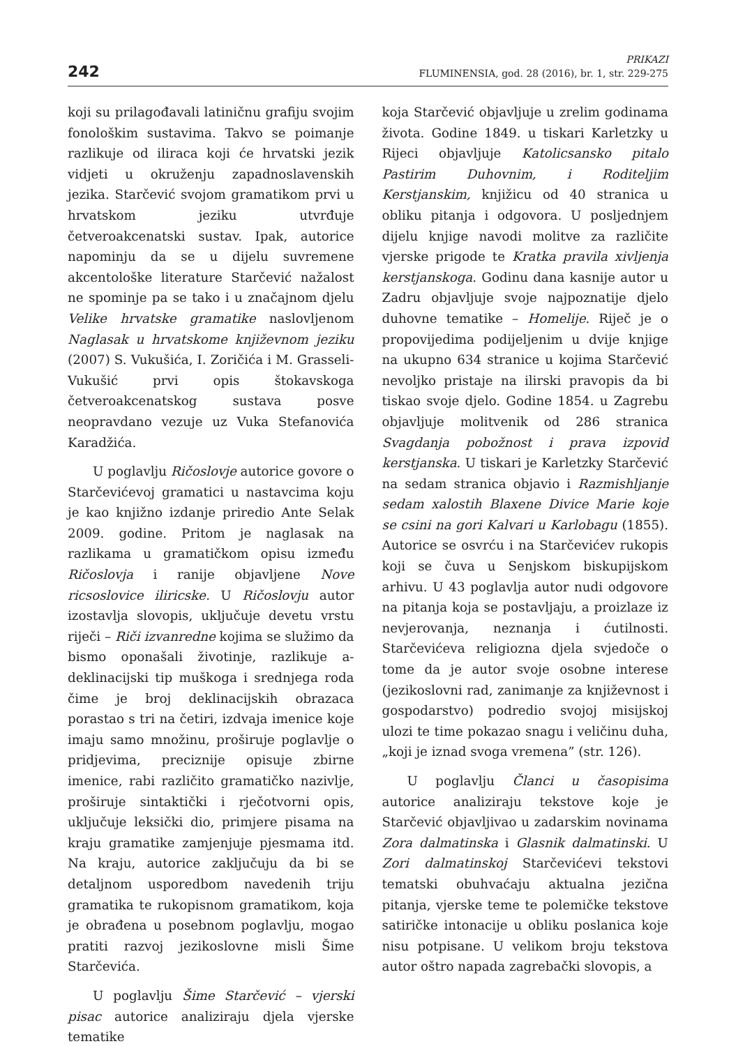242
PRIKAZI
FLUMINENSIA, god. 28 (2016), br. 1, str. 229-275
koji su prilagođavali latiničnu grafiju svojim fonološkim sustavima. Takvo se poimanje razlikuje od iliraca koji će hrvatski jezik vidjeti u okruženju zapadnoslavenskih jezika. Starčević svojom gramatikom prvi u hrvatskom jeziku utvrđuje četveroakcenatski sustav. Ipak, autorice napominju da se u dijelu suvremene akcentološke literature Starčević nažalost ne spominje pa se tako i u značajnom djelu Velike hrvatske gramatike naslovljenom Naglasak u hrvatskome književnom jeziku (2007) S. Vukušića, I. Zoričića i M. Grasseli-Vukušić prvi opis štokavskoga četveroakcenatskog sustava posve neopravdano vezuje uz Vuka Stefanovića Karadžića.
U poglavlju Ričoslovje autorice govore o Starčevićevoj gramatici u nastavcima koju je kao knjižno izdanje priredio Ante Selak 2009. godine. Pritom je naglasak na razlikama u gramatičkom opisu između Ričoslovja i ranije objavljene Nove ricsoslovice iliricske. U Ričoslovju autor izostavlja slovopis, uključuje devetu vrstu riječi – Riči izvanredne kojima se služimo da bismo oponašali životinje, razlikuje a-deklinacijski tip muškoga i srednjega roda čime je broj deklinacijskih obrazaca porastao s tri na četiri, izdvaja imenice koje imaju samo množinu, proširuje poglavlje o pridjevima, preciznije opisuje zbirne imenice, rabi različito gramatičko nazivlje, proširuje sintaktički i rječotvorni opis, uključuje leksički dio, primjere pisama na kraju gramatike zamjenjuje pjesmama itd. Na kraju, autorice zaključuju da bi se detaljnom usporedbom navedenih triju gramatika te rukopisnom gramatikom, koja je obrađena u posebnom poglavlju, mogao pratiti razvoj jezikoslovne misli Šime Starčevića.
U poglavlju Šime Starčević – vjerski pisac autorice analiziraju djela vjerske tematike
koja Starčević objavljuje u zrelim godinama života. Godine 1849. u tiskari Karletzky u Rijeci objavljuje Katolicsansko pitalo Pastirim Duhovnim, i Roditeljim Kerstjanskim, knjižicu od 40 stranica u obliku pitanja i odgovora. U posljednjem dijelu knjige navodi molitve za različite vjerske prigode te Kratka pravila xivljenja kerstjanskoga. Godinu dana kasnije autor u Zadru objavljuje svoje najpoznatije djelo duhovne tematike – Homelije. Riječ je o propovijedima podijeljenim u dvije knjige na ukupno 634 stranice u kojima Starčević nevoljko pristaje na ilirski pravopis da bi tiskao svoje djelo. Godine 1854. u Zagrebu objavljuje molitvenik od 286 stranica Svagdanja pobožnost i prava izpovid kerstjanska. U tiskari je Karletzky Starčević na sedam stranica objavio i Razmishljanje sedam xalostih Blaxene Divice Marie koje se csini na gori Kalvari u Karlobagu (1855). Autorice se osvrću i na Starčevićev rukopis koji se čuva u Senjskom biskupijskom arhivu. U 43 poglavlja autor nudi odgovore na pitanja koja se postavljaju, a proizlaze iz nevjerovanja, neznanja i ćutilnosti. Starčevićeva religiozna djela svjedoče o tome da je autor svoje osobne interese (jezikoslovni rad, zanimanje za književnost i gospodarstvo) podredio svojoj misijskoj ulozi te time pokazao snagu i veličinu duha, „koji je iznad svoga vremena” (str. 126).
U poglavlju Članci u časopisima autorice analiziraju tekstove koje je Starčević objavljivao u zadarskim novinama Zora dalmatinska i Glasnik dalmatinski. U Zori dalmatinskoj Starčevićevi tekstovi tematski obuhvaćaju aktualna jezična pitanja, vjerske teme te polemičke tekstove satiričke intonacije u obliku poslanica koje nisu potpisane. U velikom broju tekstova autor oštro napada zagrebački slovopis, a